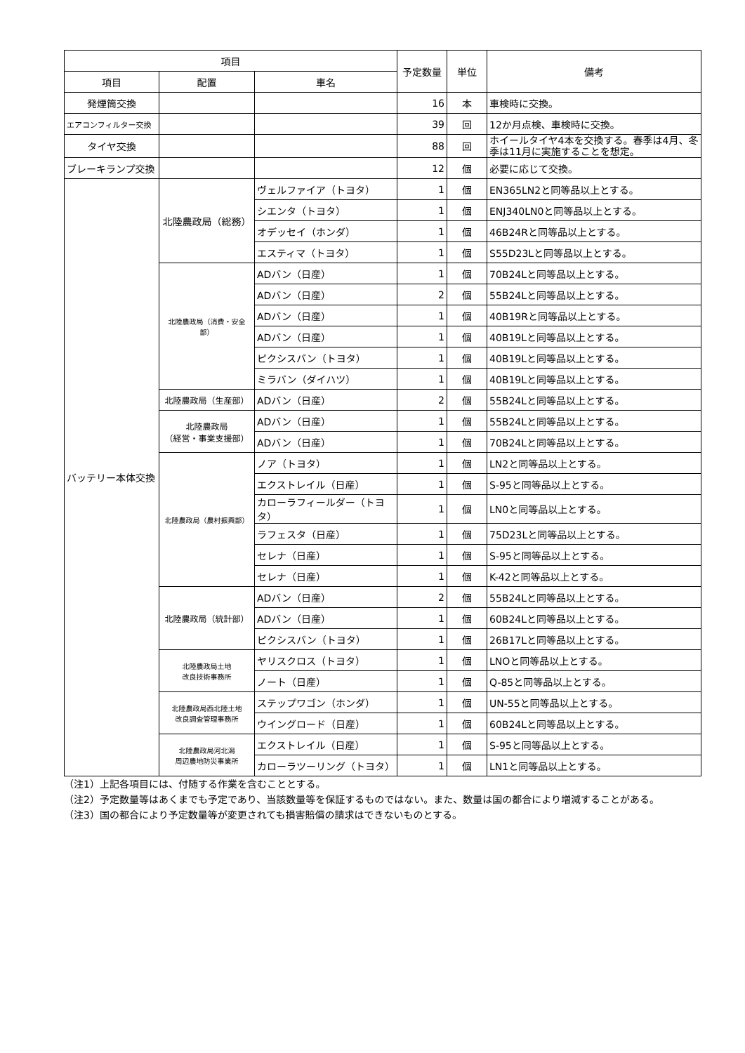| 項目 | | | 予定数量 | 単位 | 備考 |
| --- | --- | --- | --- | --- | --- |
| 項目 | 配置 | 車名 | | | |
| 発煙筒交換 | | | 16 | 本 | 車検時に交換。 |
| エアコンフィルター交換 | | | 39 | 回 | 12か月点検、車検時に交換。 |
| タイヤ交換 | | | 88 | 回 | ホイールタイヤ4本を交換する。春季は4月、冬季は11月に実施することを想定。 |
| ブレーキランプ交換 | | | 12 | 個 | 必要に応じて交換。 |
| バッテリー本体交換 | 北陸農政局（総務） | ヴェルファイア（トヨタ） | 1 | 個 | EN365LN2と同等品以上とする。 |
| | | シエンタ（トヨタ） | 1 | 個 | ENJ340LN0と同等品以上とする。 |
| | | オデッセイ（ホンダ） | 1 | 個 | 46B24Rと同等品以上とする。 |
| | | エスティマ（トヨタ） | 1 | 個 | S55D23Lと同等品以上とする。 |
| | 北陸農政局（消費・安全部） | ADバン（日産） | 1 | 個 | 70B24Lと同等品以上とする。 |
| | | ADバン（日産） | 2 | 個 | 55B24Lと同等品以上とする。 |
| | | ADバン（日産） | 1 | 個 | 40B19Rと同等品以上とする。 |
| | | ADバン（日産） | 1 | 個 | 40B19Lと同等品以上とする。 |
| | | ピクシスバン（トヨタ） | 1 | 個 | 40B19Lと同等品以上とする。 |
| | | ミラバン（ダイハツ） | 1 | 個 | 40B19Lと同等品以上とする。 |
| | 北陸農政局（生産部） | ADバン（日産） | 2 | 個 | 55B24Lと同等品以上とする。 |
| | 北陸農政局 （経営・事業支援部） | ADバン（日産） | 1 | 個 | 55B24Lと同等品以上とする。 |
| | | ADバン（日産） | 1 | 個 | 70B24Lと同等品以上とする。 |
| | 北陸農政局（農村振興部） | ノア（トヨタ） | 1 | 個 | LN2と同等品以上とする。 |
| | | エクストレイル（日産） | 1 | 個 | S-95と同等品以上とする。 |
| | | カローラフィールダー（トヨタ） | 1 | 個 | LN0と同等品以上とする。 |
| | | ラフェスタ（日産） | 1 | 個 | 75D23Lと同等品以上とする。 |
| | | セレナ（日産） | 1 | 個 | S-95と同等品以上とする。 |
| | | セレナ（日産） | 1 | 個 | K-42と同等品以上とする。 |
| | 北陸農政局（統計部） | ADバン（日産） | 2 | 個 | 55B24Lと同等品以上とする。 |
| | | ADバン（日産） | 1 | 個 | 60B24Lと同等品以上とする。 |
| | | ピクシスバン（トヨタ） | 1 | 個 | 26B17Lと同等品以上とする。 |
| | 北陸農政局土地 改良技術事務所 | ヤリスクロス（トヨタ） | 1 | 個 | LNOと同等品以上とする。 |
| | | ノート（日産） | 1 | 個 | Q-85と同等品以上とする。 |
| | 北陸農政局西北陸土地 改良調査管理事務所 | ステップワゴン（ホンダ） | 1 | 個 | UN-55と同等品以上とする。 |
| | | ウイングロード（日産） | 1 | 個 | 60B24Lと同等品以上とする。 |
| | 北陸農政局河北潟 周辺農地防災事業所 | エクストレイル（日産） | 1 | 個 | S-95と同等品以上とする。 |
| | | カローラツーリング（トヨタ） | 1 | 個 | LN1と同等品以上とする。 |
（注1）上記各項目には、付随する作業を含むこととする。
（注2）予定数量等はあくまでも予定であり、当該数量等を保証するものではない。また、数量は国の都合により増減することがある。
（注3）国の都合により予定数量等が変更されても損害賠償の請求はできないものとする。